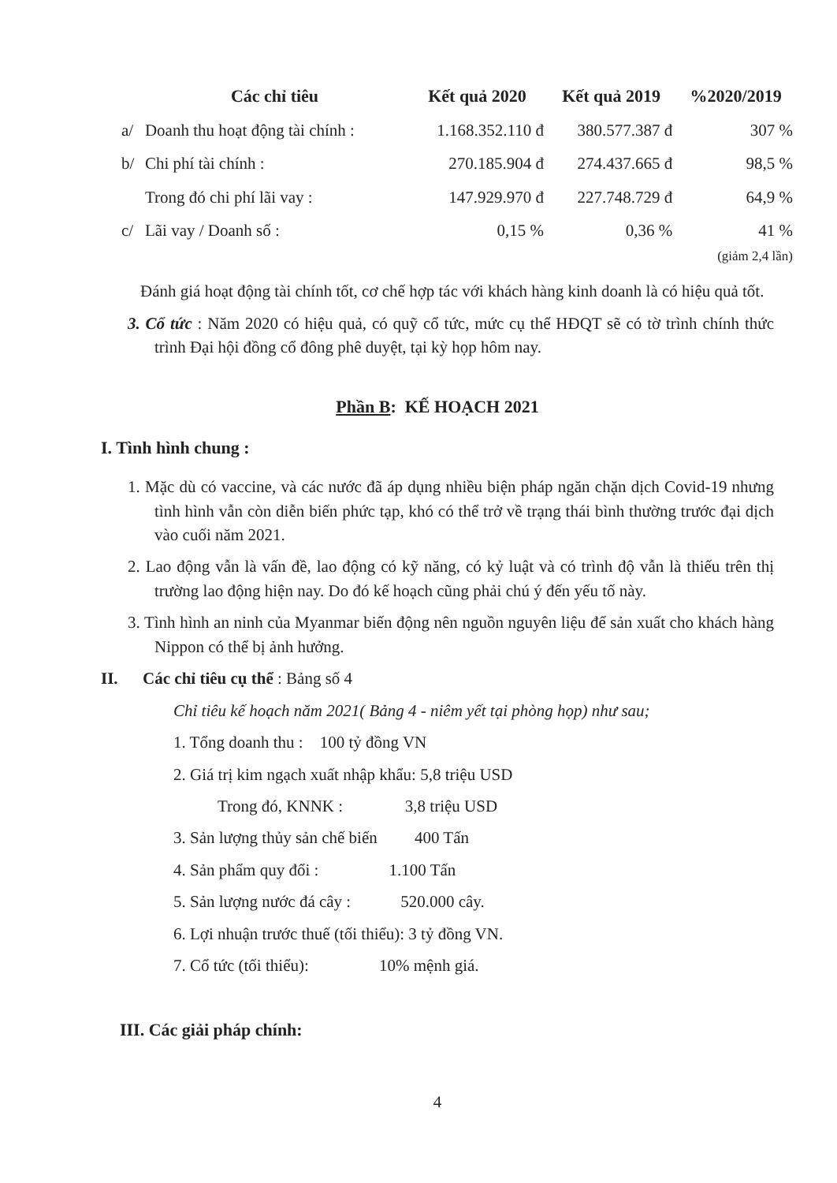| | Các chỉ tiêu | Kết quả 2020 | Kết quả 2019 | %2020/2019 |
| --- | --- | --- | --- | --- |
| a/ | Doanh thu hoạt động tài chính : | 1.168.352.110 đ | 380.577.387 đ | 307 % |
| b/ | Chi phí tài chính : | 270.185.904 đ | 274.437.665 đ | 98,5 % |
| | Trong đó chi phí lãi vay : | 147.929.970 đ | 227.748.729 đ | 64,9 % |
| c/ | Lãi vay / Doanh số : | 0,15 % | 0,36 % | 41 % (giảm 2,4 lần) |
Đánh giá hoạt động tài chính tốt, cơ chế hợp tác với khách hàng kinh doanh là có hiệu quả tốt.
3. Cổ tức : Năm 2020 có hiệu quả, có quỹ cổ tức, mức cụ thể HĐQT sẽ có tờ trình chính thức trình Đại hội đồng cổ đông phê duyệt, tại kỳ họp hôm nay.
Phần B: KẾ HOẠCH 2021
I. Tình hình chung :
1. Mặc dù có vaccine, và các nước đã áp dụng nhiều biện pháp ngăn chặn dịch Covid-19 nhưng tình hình vẫn còn diễn biến phức tạp, khó có thể trở về trạng thái bình thường trước đại dịch vào cuối năm 2021.
2. Lao động vẫn là vấn đề, lao động có kỹ năng, có kỷ luật và có trình độ vẫn là thiếu trên thị trường lao động hiện nay. Do đó kế hoạch cũng phải chú ý đến yếu tố này.
3. Tình hình an ninh của Myanmar biến động nên nguồn nguyên liệu để sản xuất cho khách hàng Nippon có thể bị ảnh hưởng.
II. Các chỉ tiêu cụ thể : Bảng số 4
Chỉ tiêu kế hoạch năm 2021( Bảng 4 - niêm yết tại phòng họp) như sau;
1. Tổng doanh thu : 100 tỷ đồng VN
2. Giá trị kim ngạch xuất nhập khẩu: 5,8 triệu USD
Trong đó, KNNK : 3,8 triệu USD
3. Sản lượng thủy sản chế biến 400 Tấn
4. Sản phẩm quy đổi : 1.100 Tấn
5. Sản lượng nước đá cây : 520.000 cây.
6. Lợi nhuận trước thuế (tối thiểu): 3 tỷ đồng VN.
7. Cổ tức (tối thiểu): 10% mệnh giá.
III. Các giải pháp chính:
4